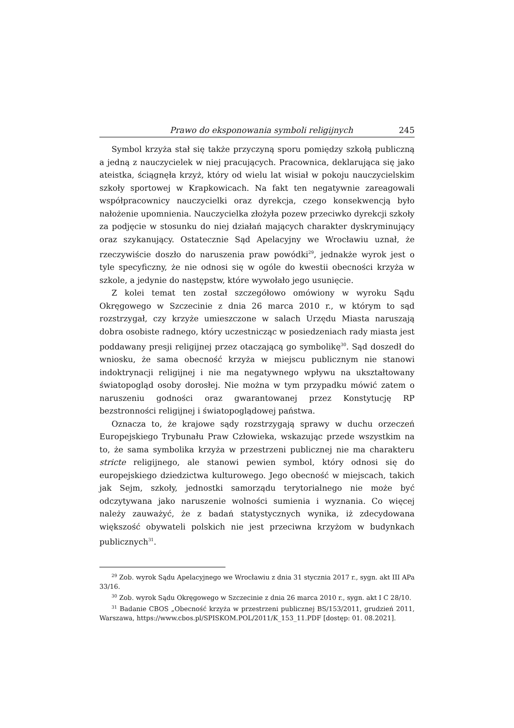Prawo do eksponowania symboli religijnych 245
Symbol krzyża stał się także przyczyną sporu pomiędzy szkołą publiczną a jedną z nauczycielek w niej pracujących. Pracownica, deklarująca się jako ateistka, ściągnęła krzyż, który od wielu lat wisiał w pokoju nauczycielskim szkoły sportowej w Krapkowicach. Na fakt ten negatywnie zareagowali współpracownicy nauczycielki oraz dyrekcja, czego konsekwencją było nałożenie upomnienia. Nauczycielka złożyła pozew przeciwko dyrekcji szkoły za podjęcie w stosunku do niej działań mających charakter dyskryminujący oraz szykanujący. Ostatecznie Sąd Apelacyjny we Wrocławiu uznał, że rzeczywiście doszło do naruszenia praw powódki<sup>29</sup>, jednakże wyrok jest o tyle specyficzny, że nie odnosi się w ogóle do kwestii obecności krzyża w szkole, a jedynie do następstw, które wywołało jego usunięcie.
Z kolei temat ten został szczegółowo omówiony w wyroku Sądu Okręgowego w Szczecinie z dnia 26 marca 2010 r., w którym to sąd rozstrzygał, czy krzyże umieszczone w salach Urzędu Miasta naruszają dobra osobiste radnego, który uczestnicząc w posiedzeniach rady miasta jest poddawany presji religijnej przez otaczającą go symbolikę<sup>30</sup>. Sąd doszedł do wniosku, że sama obecność krzyża w miejscu publicznym nie stanowi indoktrynacji religijnej i nie ma negatywnego wpływu na ukształtowany światopogląd osoby dorosłej. Nie można w tym przypadku mówić zatem o naruszeniu godności oraz gwarantowanej przez Konstytucję RP bezstronności religijnej i światopoglądowej państwa.
Oznacza to, że krajowe sądy rozstrzygają sprawy w duchu orzeczeń Europejskiego Trybunału Praw Człowieka, wskazując przede wszystkim na to, że sama symbolika krzyża w przestrzeni publicznej nie ma charakteru stricte religijnego, ale stanowi pewien symbol, który odnosi się do europejskiego dziedzictwa kulturowego. Jego obecność w miejscach, takich jak Sejm, szkoły, jednostki samorządu terytorialnego nie może być odczytywana jako naruszenie wolności sumienia i wyznania. Co więcej należy zauważyć, że z badań statystycznych wynika, iż zdecydowana większość obywateli polskich nie jest przeciwna krzyżom w budynkach publicznych<sup>31</sup>.
<sup>29</sup> Zob. wyrok Sądu Apelacyjnego we Wrocławiu z dnia 31 stycznia 2017 r., sygn. akt III APa 33/16.
<sup>30</sup> Zob. wyrok Sądu Okręgowego w Szczecinie z dnia 26 marca 2010 r., sygn. akt I C 28/10.
<sup>31</sup> Badanie CBOS „Obecność krzyża w przestrzeni publicznej BS/153/2011, grudzień 2011, Warszawa, https://www.cbos.pl/SPISKOM.POL/2011/K_153_11.PDF [dostęp: 01. 08.2021].